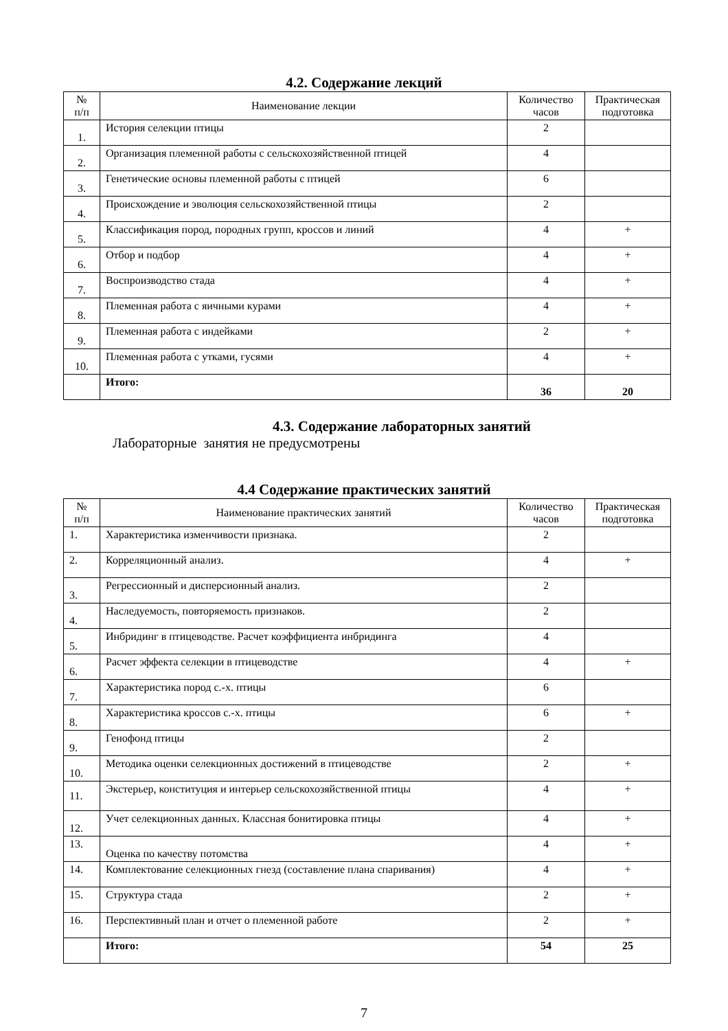4.2. Содержание лекций
| № п/п | Наименование лекции | Количество часов | Практическая подготовка |
| --- | --- | --- | --- |
| 1. | История селекции птицы | 2 | |
| 2. | Организация племенной работы с сельскохозяйственной птицей | 4 | |
| 3. | Генетические основы племенной работы с птицей | 6 | |
| 4. | Происхождение и эволюция сельскохозяйственной птицы | 2 | |
| 5. | Классификация пород, породных групп, кроссов и линий | 4 | + |
| 6. | Отбор и подбор | 4 | + |
| 7. | Воспроизводство стада | 4 | + |
| 8. | Племенная работа с яичными курами | 4 | + |
| 9. | Племенная работа с индейками | 2 | + |
| 10. | Племенная работа с утками, гусями | 4 | + |
| | Итого: | 36 | 20 |
4.3. Содержание лабораторных занятий
Лабораторные занятия не предусмотрены
4.4 Содержание практических занятий
| № п/п | Наименование практических занятий | Количество часов | Практическая подготовка |
| --- | --- | --- | --- |
| 1. | Характеристика изменчивости признака. | 2 | |
| 2. | Корреляционный анализ. | 4 | + |
| 3. | Регрессионный и дисперсионный анализ. | 2 | |
| 4. | Наследуемость, повторяемость признаков. | 2 | |
| 5. | Инбридинг в птицеводстве. Расчет коэффициента инбридинга | 4 | |
| 6. | Расчет эффекта селекции в птицеводстве | 4 | + |
| 7. | Характеристика пород с.-х. птицы | 6 | |
| 8. | Характеристика кроссов с.-х. птицы | 6 | + |
| 9. | Генофонд птицы | 2 | |
| 10. | Методика оценки селекционных достижений в птицеводстве | 2 | + |
| 11. | Экстерьер, конституция и интерьер сельскохозяйственной птицы | 4 | + |
| 12. | Учет селекционных данных. Классная бонитировка птицы | 4 | + |
| 13. | Оценка по качеству потомства | 4 | + |
| 14. | Комплектование селекционных гнезд (составление плана спаривания) | 4 | + |
| 15. | Структура стада | 2 | + |
| 16. | Перспективный план и отчет о племенной работе | 2 | + |
| | Итого: | 54 | 25 |
7